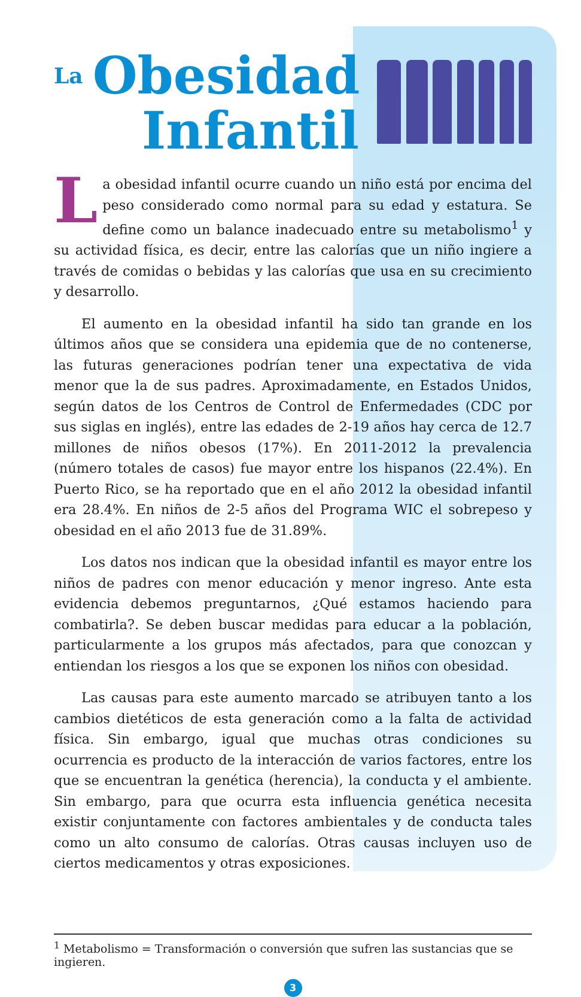La Obesidad
Infantil
La obesidad infantil ocurre cuando un niño está por encima del peso considerado como normal para su edad y estatura. Se define como un balance inadecuado entre su metabolismo<sup>1</sup> y su actividad física, es decir, entre las calorías que un niño ingiere a través de comidas o bebidas y las calorías que usa en su crecimiento y desarrollo.
El aumento en la obesidad infantil ha sido tan grande en los últimos años que se considera una epidemia que de no contenerse, las futuras generaciones podrían tener una expectativa de vida menor que la de sus padres. Aproximadamente, en Estados Unidos, según datos de los Centros de Control de Enfermedades (CDC por sus siglas en inglés), entre las edades de 2-19 años hay cerca de 12.7 millones de niños obesos (17%). En 2011-2012 la prevalencia (número totales de casos) fue mayor entre los hispanos (22.4%). En Puerto Rico, se ha reportado que en el año 2012 la obesidad infantil era 28.4%. En niños de 2-5 años del Programa WIC el sobrepeso y obesidad en el año 2013 fue de 31.89%.
Los datos nos indican que la obesidad infantil es mayor entre los niños de padres con menor educación y menor ingreso. Ante esta evidencia debemos preguntarnos, ¿Qué estamos haciendo para combatirla?. Se deben buscar medidas para educar a la población, particularmente a los grupos más afectados, para que conozcan y entiendan los riesgos a los que se exponen los niños con obesidad.
Las causas para este aumento marcado se atribuyen tanto a los cambios dietéticos de esta generación como a la falta de actividad física. Sin embargo, igual que muchas otras condiciones su ocurrencia es producto de la interacción de varios factores, entre los que se encuentran la genética (herencia), la conducta y el ambiente. Sin embargo, para que ocurra esta influencia genética necesita existir conjuntamente con factores ambientales y de conducta tales como un alto consumo de calorías. Otras causas incluyen uso de ciertos medicamentos y otras exposiciones.
<sup>1</sup> Metabolismo = Transformación o conversión que sufren las sustancias que se ingieren.
3